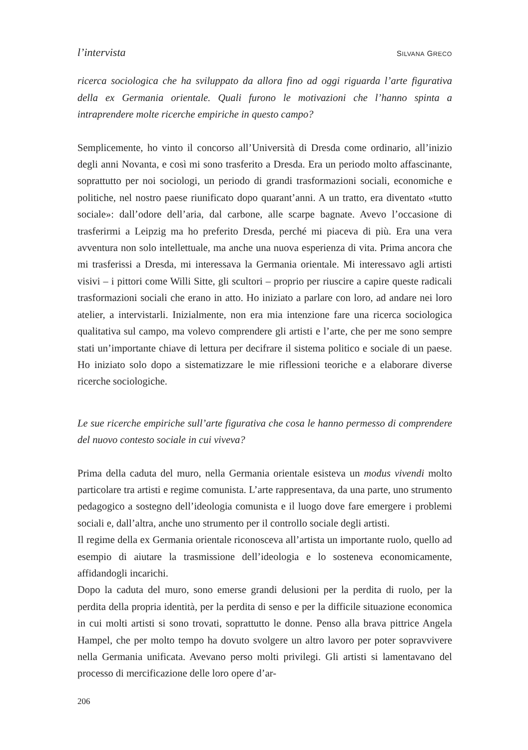l’intervista SILVANA GRECO
ricerca sociologica che ha sviluppato da allora fino ad oggi riguarda l’arte figurativa della ex Germania orientale. Quali furono le motivazioni che l’hanno spinta a intraprendere molte ricerche empiriche in questo campo?
Semplicemente, ho vinto il concorso all’Università di Dresda come ordinario, all’inizio degli anni Novanta, e così mi sono trasferito a Dresda. Era un periodo molto affascinante, soprattutto per noi sociologi, un periodo di grandi trasformazioni sociali, economiche e politiche, nel nostro paese riunificato dopo quarant’anni. A un tratto, era diventato «tutto sociale»: dall’odore dell’aria, dal carbone, alle scarpe bagnate. Avevo l’occasione di trasferirmi a Leipzig ma ho preferito Dresda, perché mi piaceva di più. Era una vera avventura non solo intellettuale, ma anche una nuova esperienza di vita. Prima ancora che mi trasferissi a Dresda, mi interessava la Germania orientale. Mi interessavo agli artisti visivi – i pittori come Willi Sitte, gli scultori – proprio per riuscire a capire queste radicali trasformazioni sociali che erano in atto. Ho iniziato a parlare con loro, ad andare nei loro atelier, a intervistarli. Inizialmente, non era mia intenzione fare una ricerca sociologica qualitativa sul campo, ma volevo comprendere gli artisti e l’arte, che per me sono sempre stati un’importante chiave di lettura per decifrare il sistema politico e sociale di un paese. Ho iniziato solo dopo a sistematizzare le mie riflessioni teoriche e a elaborare diverse ricerche sociologiche.
Le sue ricerche empiriche sull’arte figurativa che cosa le hanno permesso di comprendere del nuovo contesto sociale in cui viveva?
Prima della caduta del muro, nella Germania orientale esisteva un modus vivendi molto particolare tra artisti e regime comunista. L’arte rappresentava, da una parte, uno strumento pedagogico a sostegno dell’ideologia comunista e il luogo dove fare emergere i problemi sociali e, dall’altra, anche uno strumento per il controllo sociale degli artisti.
Il regime della ex Germania orientale riconosceva all’artista un importante ruolo, quello ad esempio di aiutare la trasmissione dell’ideologia e lo sosteneva economicamente, affidandogli incarichi.
Dopo la caduta del muro, sono emerse grandi delusioni per la perdita di ruolo, per la perdita della propria identità, per la perdita di senso e per la difficile situazione economica in cui molti artisti si sono trovati, soprattutto le donne. Penso alla brava pittrice Angela Hampel, che per molto tempo ha dovuto svolgere un altro lavoro per poter sopravvivere nella Germania unificata. Avevano perso molti privilegi. Gli artisti si lamentavano del processo di mercificazione delle loro opere d’ar-
206